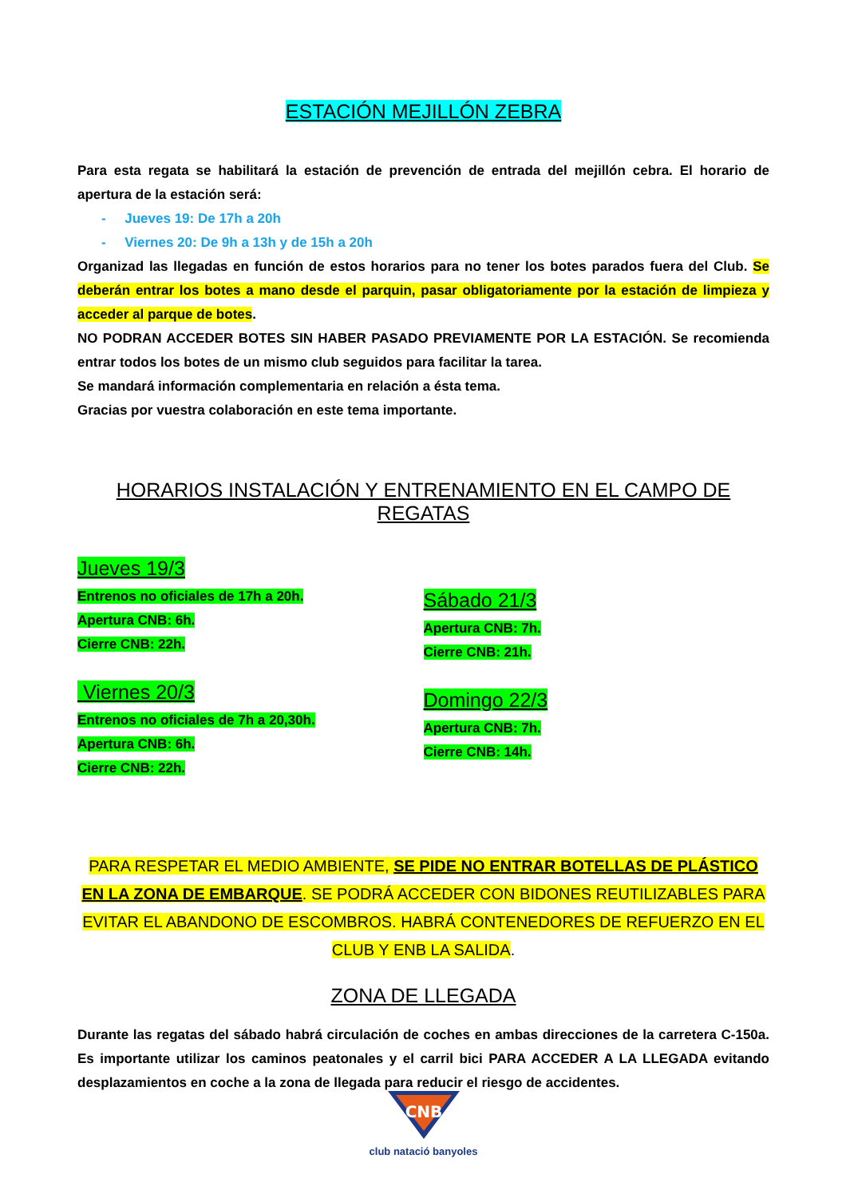ESTACIÓN MEJILLÓN ZEBRA
Para esta regata se habilitará la estación de prevención de entrada del mejillón cebra. El horario de apertura de la estación será:
- Jueves 19: De 17h a 20h
- Viernes 20: De 9h a 13h y de 15h a 20h
Organizad las llegadas en función de estos horarios para no tener los botes parados fuera del Club. Se deberán entrar los botes a mano desde el parquin, pasar obligatoriamente por la estación de limpieza y acceder al parque de botes.
NO PODRAN ACCEDER BOTES SIN HABER PASADO PREVIAMENTE POR LA ESTACIÓN. Se recomienda entrar todos los botes de un mismo club seguidos para facilitar la tarea.
Se mandará información complementaria en relación a ésta tema.
Gracias por vuestra colaboración en este tema importante.
HORARIOS INSTALACIÓN Y ENTRENAMIENTO EN EL CAMPO DE REGATAS
Jueves 19/3
Entrenos no oficiales de 17h a 20h.
Apertura CNB: 6h.
Cierre CNB: 22h.
Viernes 20/3
Entrenos no oficiales de 7h a 20,30h.
Apertura CNB: 6h.
Cierre CNB: 22h.
Sábado 21/3
Apertura CNB: 7h.
Cierre CNB: 21h.
Domingo 22/3
Apertura CNB: 7h.
Cierre CNB: 14h.
PARA RESPETAR EL MEDIO AMBIENTE, SE PIDE NO ENTRAR BOTELLAS DE PLÁSTICO EN LA ZONA DE EMBARQUE. SE PODRÁ ACCEDER CON BIDONES REUTILIZABLES PARA EVITAR EL ABANDONO DE ESCOMBROS. HABRÁ CONTENEDORES DE REFUERZO EN EL CLUB Y ENB LA SALIDA.
ZONA DE LLEGADA
Durante las regatas del sábado habrá circulación de coches en ambas direcciones de la carretera C-150a. Es importante utilizar los caminos peatonales y el carril bici PARA ACCEDER A LA LLEGADA evitando desplazamientos en coche a la zona de llegada para reducir el riesgo de accidentes.
CNB
club natació banyoles